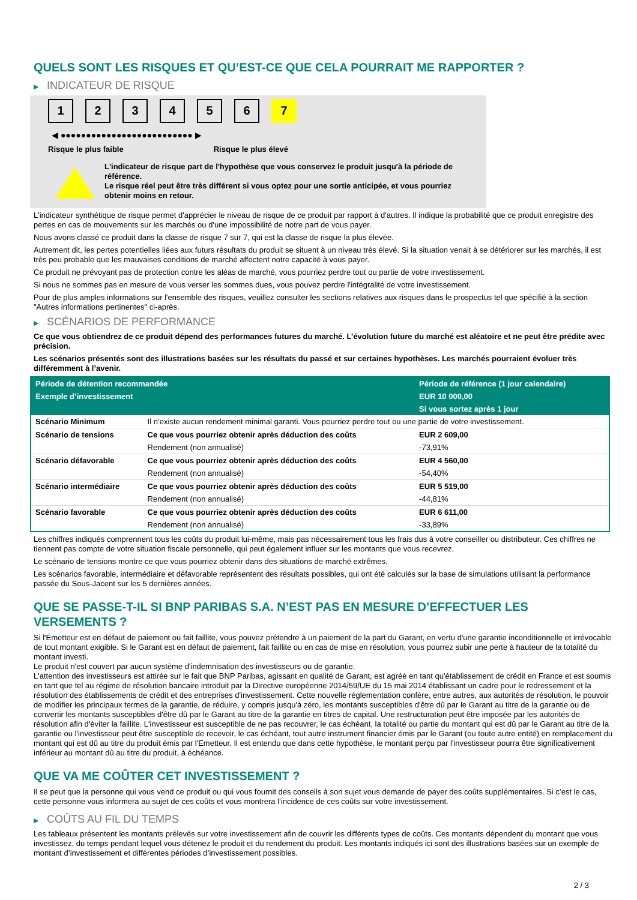QUELS SONT LES RISQUES ET QU’EST-CE QUE CELA POURRAIT ME RAPPORTER ?
▶ INDICATEUR DE RISQUE
1 2 3 4 5 6 7
◀ ●●●●●●●●●●●●●●●●●●●●●●●●●● ▶
Risque le plus faible Risque le plus élevé
L'indicateur de risque part de l'hypothèse que vous conservez le produit jusqu'à la période de référence.
Le risque réel peut être très différent si vous optez pour une sortie anticipée, et vous pourriez obtenir moins en retour.
L'indicateur synthétique de risque permet d'apprécier le niveau de risque de ce produit par rapport à d'autres. Il indique la probabilité que ce produit enregistre des pertes en cas de mouvements sur les marchés ou d'une impossibilité de notre part de vous payer.
Nous avons classé ce produit dans la classe de risque 7 sur 7, qui est la classe de risque la plus élevée.
Autrement dit, les pertes potentielles liées aux futurs résultats du produit se situent à un niveau très élevé. Si la situation venait à se détériorer sur les marchés, il est très peu probable que les mauvaises conditions de marché affectent notre capacité à vous payer.
Ce produit ne prévoyant pas de protection contre les aléas de marché, vous pourriez perdre tout ou partie de votre investissement.
Si nous ne sommes pas en mesure de vous verser les sommes dues, vous pouvez perdre l'intégralité de votre investissement.
Pour de plus amples informations sur l'ensemble des risques, veuillez consulter les sections relatives aux risques dans le prospectus tel que spécifié à la section "Autres informations pertinentes" ci-après.
▶ SCÉNARIOS DE PERFORMANCE
Ce que vous obtiendrez de ce produit dépend des performances futures du marché. L’évolution future du marché est aléatoire et ne peut être prédite avec précision.
Les scénarios présentés sont des illustrations basées sur les résultats du passé et sur certaines hypothèses. Les marchés pourraient évoluer très différemment à l’avenir.
| Période de détention recommandée | | Période de référence (1 jour calendaire) |
| --- | --- | --- |
| Exemple d’investissement | | EUR 10 000,00 |
| | | Si vous sortez après 1 jour |
| Scénario Minimum | Il n’existe aucun rendement minimal garanti. Vous pourriez perdre tout ou une partie de votre investissement. | |
| Scénario de tensions | Ce que vous pourriez obtenir après déduction des coûts | EUR 2 609,00 |
| | Rendement (non annualisé) | -73,91% |
| Scénario défavorable | Ce que vous pourriez obtenir après déduction des coûts | EUR 4 560,00 |
| | Rendement (non annualisé) | -54,40% |
| Scénario intermédiaire | Ce que vous pourriez obtenir après déduction des coûts | EUR 5 519,00 |
| | Rendement (non annualisé) | -44,81% |
| Scénario favorable | Ce que vous pourriez obtenir après déduction des coûts | EUR 6 611,00 |
| | Rendement (non annualisé) | -33,89% |
Les chiffres indiqués comprennent tous les coûts du produit lui-même, mais pas nécessairement tous les frais dus à votre conseiller ou distributeur. Ces chiffres ne tiennent pas compte de votre situation fiscale personnelle, qui peut également influer sur les montants que vous recevrez.
Le scénario de tensions montre ce que vous pourriez obtenir dans des situations de marché extrêmes.
Les scénarios favorable, intermédiaire et défavorable représentent des résultats possibles, qui ont été calculés sur la base de simulations utilisant la performance passée du Sous-Jacent sur les 5 dernières années.
QUE SE PASSE-T-IL SI BNP PARIBAS S.A. N’EST PAS EN MESURE D’EFFECTUER LES VERSEMENTS ?
Si l'Émetteur est en défaut de paiement ou fait faillite, vous pouvez prétendre à un paiement de la part du Garant, en vertu d'une garantie inconditionnelle et irrévocable de tout montant exigible. Si le Garant est en défaut de paiement, fait faillite ou en cas de mise en résolution, vous pourrez subir une perte à hauteur de la totalité du montant investi.
Le produit n'est couvert par aucun système d'indemnisation des investisseurs ou de garantie.
L'attention des investisseurs est attirée sur le fait que BNP Paribas, agissant en qualité de Garant, est agréé en tant qu'établissement de crédit en France et est soumis en tant que tel au régime de résolution bancaire introduit par la Directive européenne 2014/59/UE du 15 mai 2014 établissant un cadre pour le redressement et la résolution des établissements de crédit et des entreprises d'investissement. Cette nouvelle réglementation confère, entre autres, aux autorités de résolution, le pouvoir de modifier les principaux termes de la garantie, de réduire, y compris jusqu'à zéro, les montants susceptibles d'être dû par le Garant au titre de la garantie ou de convertir les montants susceptibles d'être dû par le Garant au titre de la garantie en titres de capital. Une restructuration peut être imposée par les autorités de résolution afin d'éviter la faillite. L'investisseur est susceptible de ne pas recouvrer, le cas échéant, la totalité ou partie du montant qui est dû par le Garant au titre de la garantie ou l'investisseur peut être susceptible de recevoir, le cas échéant, tout autre instrument financier émis par le Garant (ou toute autre entité) en remplacement du montant qui est dû au titre du produit émis par l'Emetteur. Il est entendu que dans cette hypothèse, le montant perçu par l'investisseur pourra être significativement inférieur au montant dû au titre du produit, à échéance.
QUE VA ME COÛTER CET INVESTISSEMENT ?
Il se peut que la personne qui vous vend ce produit ou qui vous fournit des conseils à son sujet vous demande de payer des coûts supplémentaires. Si c’est le cas, cette personne vous informera au sujet de ces coûts et vous montrera l’incidence de ces coûts sur votre investissement.
▶ COÛTS AU FIL DU TEMPS
Les tableaux présentent les montants prélevés sur votre investissement afin de couvrir les différents types de coûts. Ces montants dépendent du montant que vous investissez, du temps pendant lequel vous détenez le produit et du rendement du produit. Les montants indiqués ici sont des illustrations basées sur un exemple de montant d’investissement et différentes périodes d’investissement possibles.
2 / 3